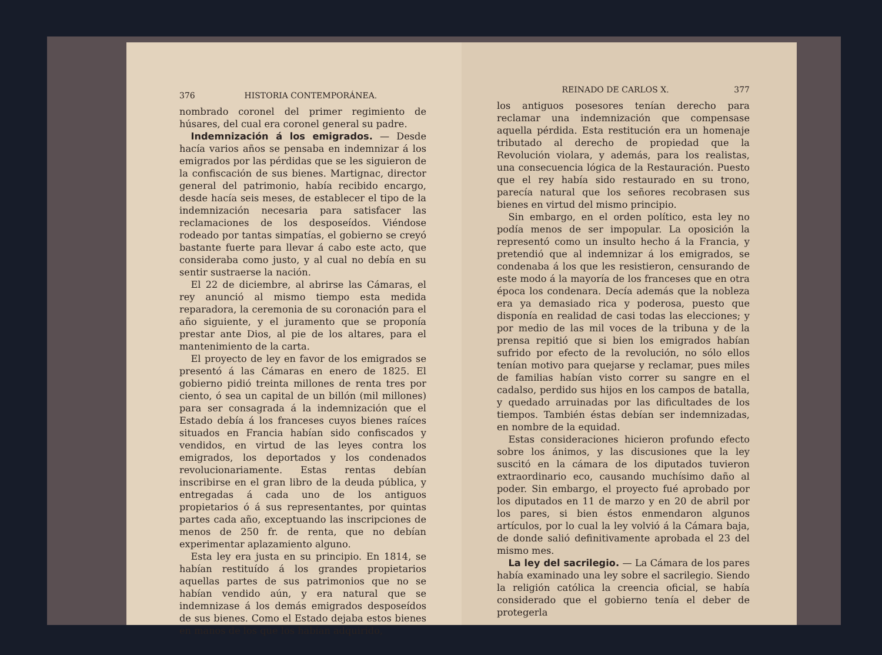376 HISTORIA CONTEMPORÁNEA.
nombrado coronel del primer regimiento de húsares, del cual era coronel general su padre.
Indemnización á los emigrados. — Desde hacía varios años se pensaba en indemnizar á los emigrados por las pérdidas que se les siguieron de la confiscación de sus bienes. Martignac, director general del patrimonio, había recibido encargo, desde hacía seis meses, de establecer el tipo de la indemnización necesaria para satisfacer las reclamaciones de los desposeídos. Viéndose rodeado por tantas simpatías, el gobierno se creyó bastante fuerte para llevar á cabo este acto, que consideraba como justo, y al cual no debía en su sentir sustraerse la nación.
El 22 de diciembre, al abrirse las Cámaras, el rey anunció al mismo tiempo esta medida reparadora, la ceremonia de su coronación para el año siguiente, y el juramento que se proponía prestar ante Dios, al pie de los altares, para el mantenimiento de la carta.
El proyecto de ley en favor de los emigrados se presentó á las Cámaras en enero de 1825. El gobierno pidió treinta millones de renta tres por ciento, ó sea un capital de un billón (mil millones) para ser consagrada á la indemnización que el Estado debía á los franceses cuyos bienes raíces situados en Francia habían sido confiscados y vendidos, en virtud de las leyes contra los emigrados, los deportados y los condenados revolucionariamente. Estas rentas debían inscribirse en el gran libro de la deuda pública, y entregadas á cada uno de los antiguos propietarios ó á sus representantes, por quintas partes cada año, exceptuando las inscripciones de menos de 250 fr. de renta, que no debían experimentar aplazamiento alguno.
Esta ley era justa en su principio. En 1814, se habían restituído á los grandes propietarios aquellas partes de sus patrimonios que no se habían vendido aún, y era natural que se indemnizase á los demás emigrados desposeídos de sus bienes. Como el Estado dejaba estos bienes en manos de los que los habían adquirido,
REINADO DE CARLOS X. 377
los antiguos posesores tenían derecho para reclamar una indemnización que compensase aquella pérdida. Esta restitución era un homenaje tributado al derecho de propiedad que la Revolución violara, y además, para los realistas, una consecuencia lógica de la Restauración. Puesto que el rey había sido restaurado en su trono, parecía natural que los señores recobrasen sus bienes en virtud del mismo principio.
Sin embargo, en el orden político, esta ley no podía menos de ser impopular. La oposición la representó como un insulto hecho á la Francia, y pretendió que al indemnizar á los emigrados, se condenaba á los que les resistieron, censurando de este modo á la mayoría de los franceses que en otra época los condenara. Decía además que la nobleza era ya demasiado rica y poderosa, puesto que disponía en realidad de casi todas las elecciones; y por medio de las mil voces de la tribuna y de la prensa repitió que si bien los emigrados habían sufrido por efecto de la revolución, no sólo ellos tenían motivo para quejarse y reclamar, pues miles de familias habían visto correr su sangre en el cadalso, perdido sus hijos en los campos de batalla, y quedado arruinadas por las dificultades de los tiempos. También éstas debían ser indemnizadas, en nombre de la equidad.
Estas consideraciones hicieron profundo efecto sobre los ánimos, y las discusiones que la ley suscitó en la cámara de los diputados tuvieron extraordinario eco, causando muchísimo daño al poder. Sin embargo, el proyecto fué aprobado por los diputados en 11 de marzo y en 20 de abril por los pares, si bien éstos enmendaron algunos artículos, por lo cual la ley volvió á la Cámara baja, de donde salió definitivamente aprobada el 23 del mismo mes.
La ley del sacrilegio. — La Cámara de los pares había examinado una ley sobre el sacrilegio. Siendo la religión católica la creencia oficial, se había considerado que el gobierno tenía el deber de protegerla